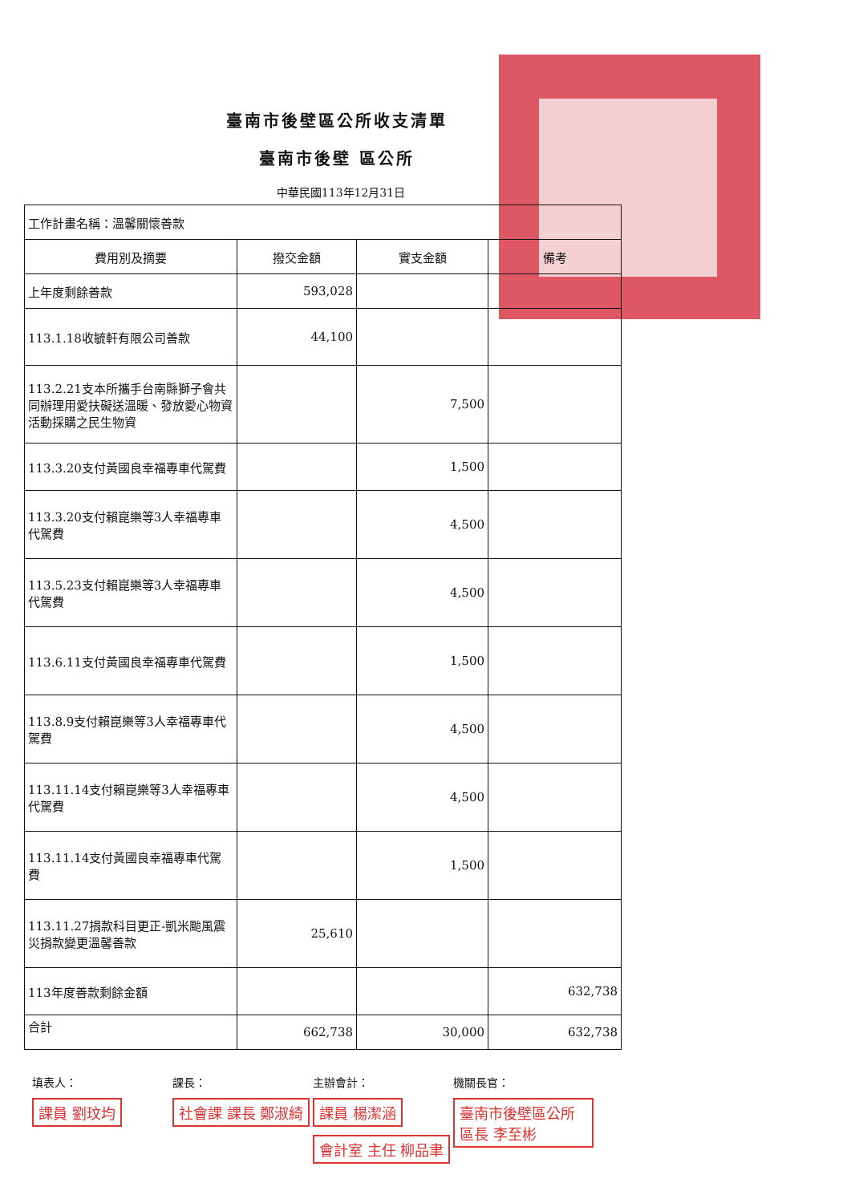臺南市後壁區公所收支清單
臺南市後壁 區公所
中華民國113年12月31日
| 工作計畫名稱：溫馨關懷善款 | | | |
| 費用別及摘要 | 撥交金額 | 實支金額 | 備考 |
| 上年度剩餘善款 | 593,028 | | |
| 113.1.18收毓軒有限公司善款 | 44,100 | | |
| 113.2.21支本所攜手台南縣獅子會共同辦理用愛扶礙送溫暖、發放愛心物資活動採購之民生物資 | | 7,500 | |
| 113.3.20支付黃國良幸福專車代駕費 | | 1,500 | |
| 113.3.20支付賴崑樂等3人幸福專車代駕費 | | 4,500 | |
| 113.5.23支付賴崑樂等3人幸福專車代駕費 | | 4,500 | |
| 113.6.11支付黃國良幸福專車代駕費 | | 1,500 | |
| 113.8.9支付賴崑樂等3人幸福專車代駕費 | | 4,500 | |
| 113.11.14支付賴崑樂等3人幸福專車代駕費 | | 4,500 | |
| 113.11.14支付黃國良幸福專車代駕費 | | 1,500 | |
| 113.11.27捐款科目更正-凱米颱風震災捐款變更溫馨善款 | 25,610 | | |
| 113年度善款剩餘金額 | | | 632,738 |
| 合計 | 662,738 | 30,000 | 632,738 |
填表人：
課員 劉玟均
課長：
社會課 課長 鄭淑綺
主辦會計：
課員 楊潔涵
會計室 主任 柳品聿
機關長官：
臺南市後壁區公所 區長 李至彬